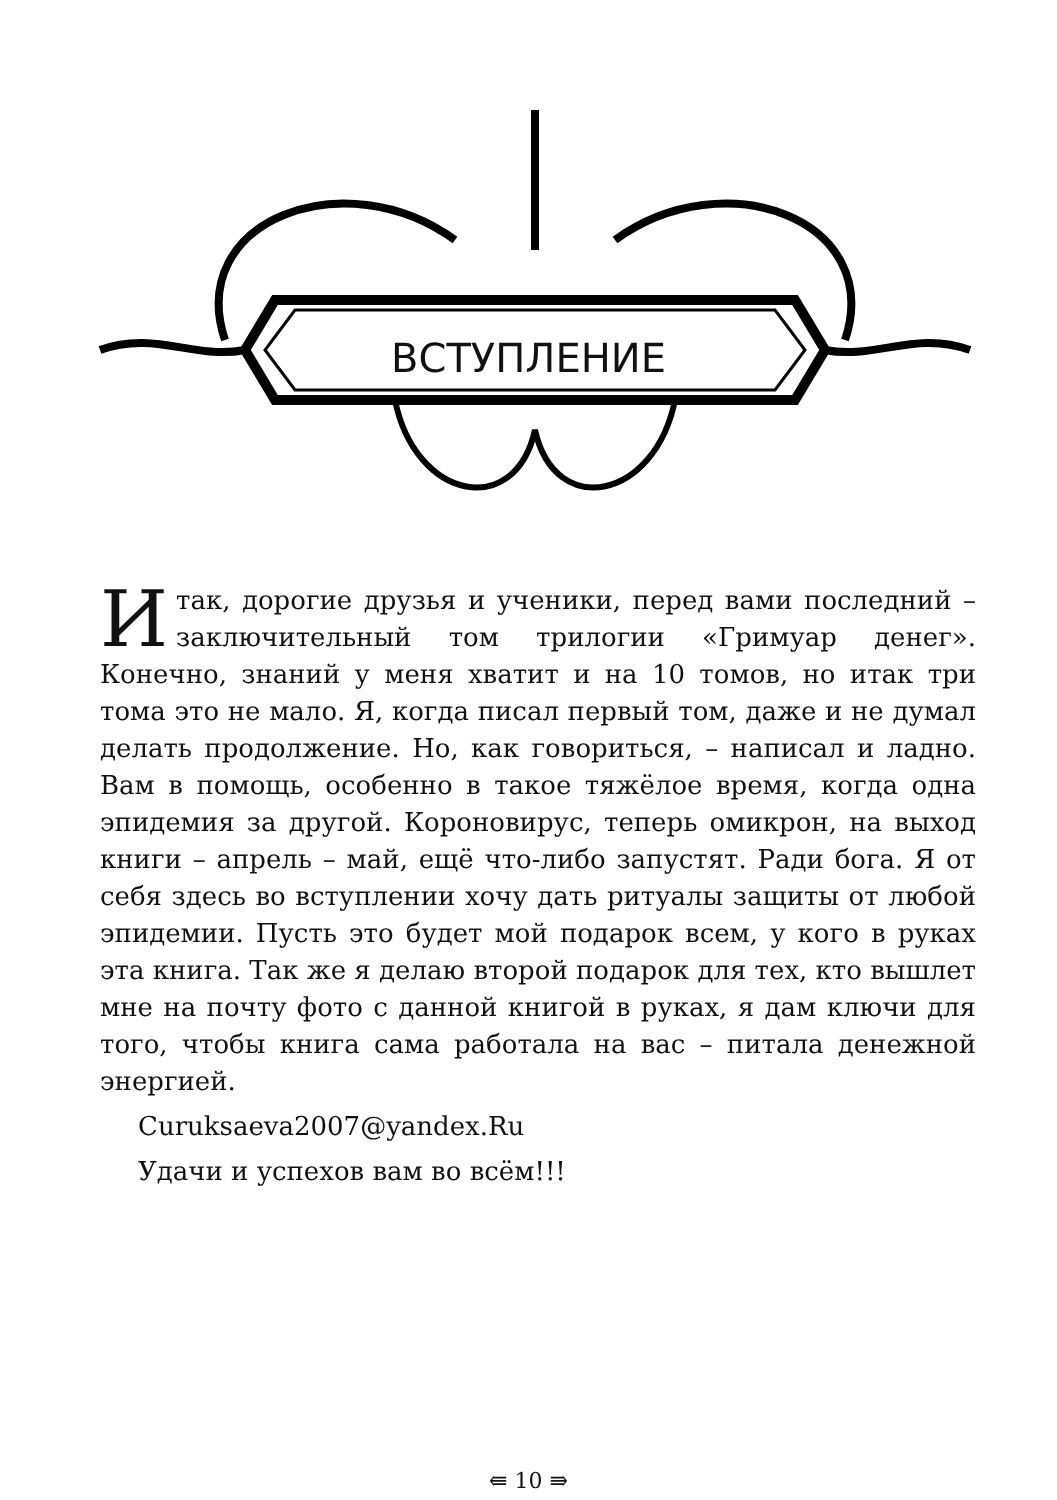ВСТУПЛЕНИЕ
Итак, дорогие друзья и ученики, перед вами последний – заключительный том трилогии «Гримуар денег». Конечно, знаний у меня хватит и на 10 томов, но итак три тома это не мало. Я, когда писал первый том, даже и не думал делать продолжение. Но, как говориться, – написал и ладно. Вам в помощь, особенно в такое тяжёлое время, когда одна эпидемия за другой. Короновирус, теперь омикрон, на выход книги – апрель – май, ещё что-либо запустят. Ради бога. Я от себя здесь во вступлении хочу дать ритуалы защиты от любой эпидемии. Пусть это будет мой подарок всем, у кого в руках эта книга. Так же я делаю второй подарок для тех, кто вышлет мне на почту фото с данной книгой в руках, я дам ключи для того, чтобы книга сама работала на вас – питала денежной энергией.
Curuksaeva2007@yandex.Ru
Удачи и успехов вам во всём!!!
⇚ 10 ⇛